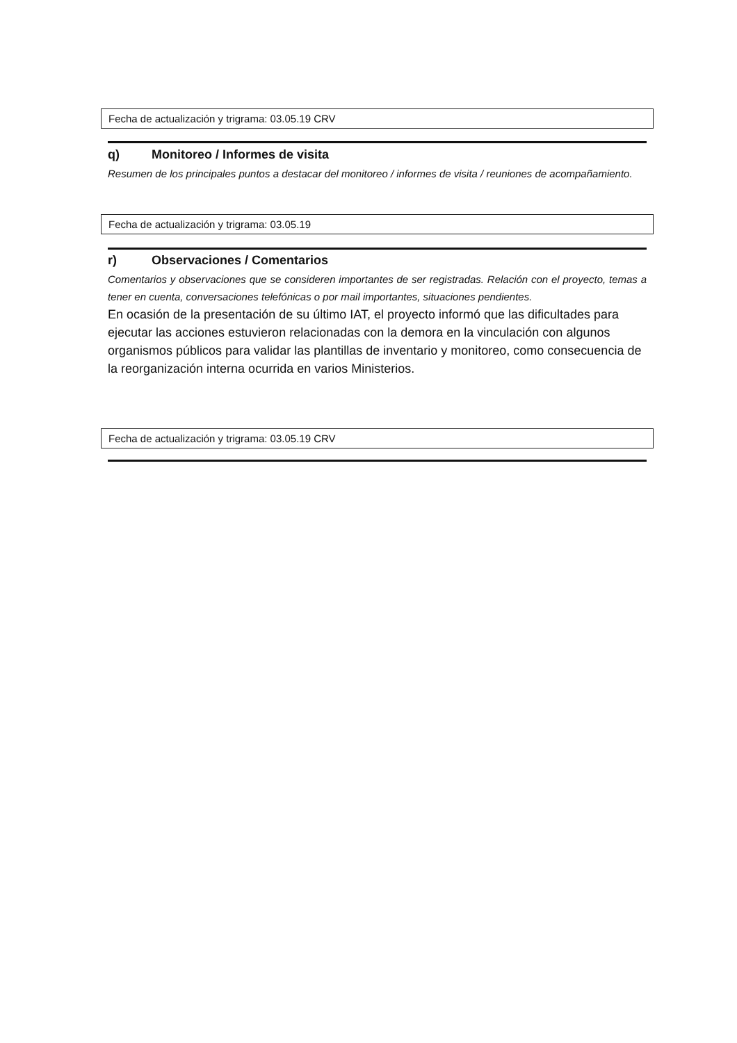Fecha de actualización y trigrama: 03.05.19 CRV
q) Monitoreo / Informes de visita
Resumen de los principales puntos a destacar del monitoreo / informes de visita / reuniones de acompañamiento.
Fecha de actualización y trigrama: 03.05.19
r) Observaciones / Comentarios
Comentarios y observaciones que se consideren importantes de ser registradas. Relación con el proyecto, temas a tener en cuenta, conversaciones telefónicas o por mail importantes, situaciones pendientes.
En ocasión de la presentación de su último IAT, el proyecto informó que las dificultades para ejecutar las acciones estuvieron relacionadas con la demora en la vinculación con algunos organismos públicos para validar las plantillas de inventario y monitoreo, como consecuencia de la reorganización interna ocurrida en varios Ministerios.
Fecha de actualización y trigrama: 03.05.19 CRV